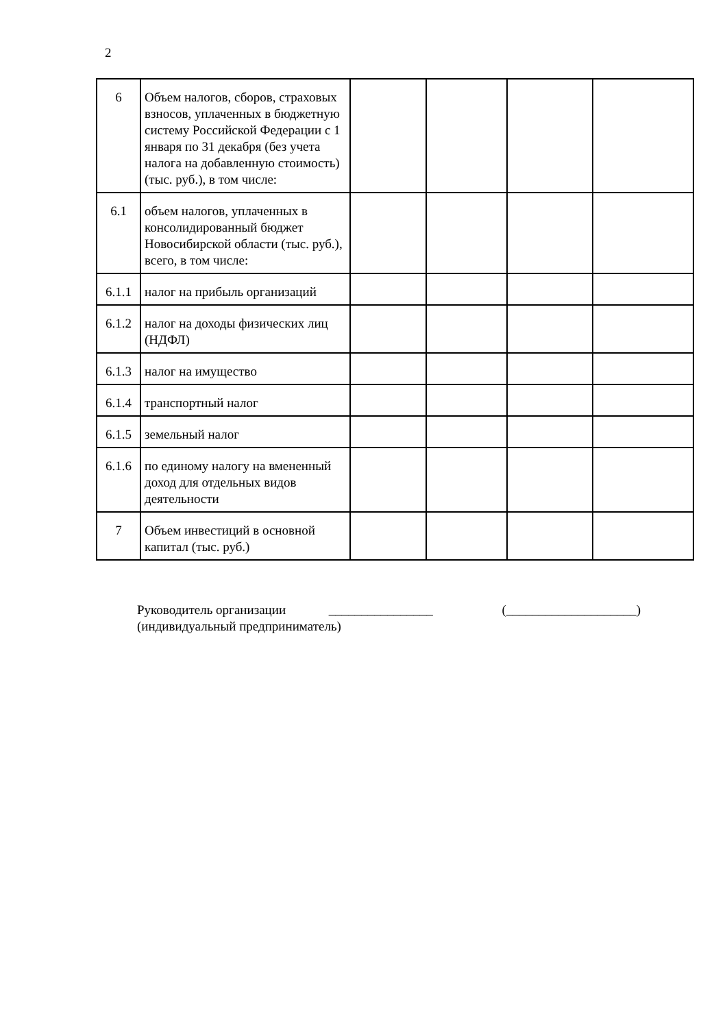2
| 6 | Объем налогов, сборов, страховых взносов, уплаченных в бюджетную систему Российской Федерации с 1 января по 31 декабря (без учета налога на добавленную стоимость) (тыс. руб.), в том числе: | | | | |
| 6.1 | объем налогов, уплаченных в консолидированный бюджет Новосибирской области (тыс. руб.), всего, в том числе: | | | | |
| 6.1.1 | налог на прибыль организаций | | | | |
| 6.1.2 | налог на доходы физических лиц (НДФЛ) | | | | |
| 6.1.3 | налог на имущество | | | | |
| 6.1.4 | транспортный налог | | | | |
| 6.1.5 | земельный налог | | | | |
| 6.1.6 | по единому налогу на вмененный доход для отдельных видов деятельности | | | | |
| 7 | Объем инвестиций в основной капитал (тыс. руб.) | | | | |
Руководитель организации ________________ (____________________)
(индивидуальный предприниматель)